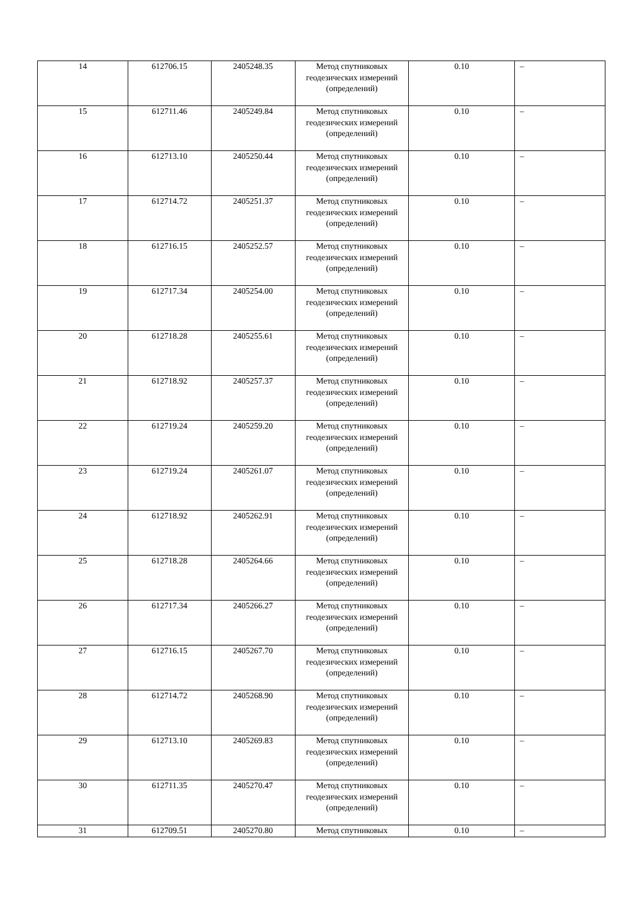| 14 | 612706.15 | 2405248.35 | Метод спутниковых геодезических измерений (определений) | 0.10 | – |
| 15 | 612711.46 | 2405249.84 | Метод спутниковых геодезических измерений (определений) | 0.10 | – |
| 16 | 612713.10 | 2405250.44 | Метод спутниковых геодезических измерений (определений) | 0.10 | – |
| 17 | 612714.72 | 2405251.37 | Метод спутниковых геодезических измерений (определений) | 0.10 | – |
| 18 | 612716.15 | 2405252.57 | Метод спутниковых геодезических измерений (определений) | 0.10 | – |
| 19 | 612717.34 | 2405254.00 | Метод спутниковых геодезических измерений (определений) | 0.10 | – |
| 20 | 612718.28 | 2405255.61 | Метод спутниковых геодезических измерений (определений) | 0.10 | – |
| 21 | 612718.92 | 2405257.37 | Метод спутниковых геодезических измерений (определений) | 0.10 | – |
| 22 | 612719.24 | 2405259.20 | Метод спутниковых геодезических измерений (определений) | 0.10 | – |
| 23 | 612719.24 | 2405261.07 | Метод спутниковых геодезических измерений (определений) | 0.10 | – |
| 24 | 612718.92 | 2405262.91 | Метод спутниковых геодезических измерений (определений) | 0.10 | – |
| 25 | 612718.28 | 2405264.66 | Метод спутниковых геодезических измерений (определений) | 0.10 | – |
| 26 | 612717.34 | 2405266.27 | Метод спутниковых геодезических измерений (определений) | 0.10 | – |
| 27 | 612716.15 | 2405267.70 | Метод спутниковых геодезических измерений (определений) | 0.10 | – |
| 28 | 612714.72 | 2405268.90 | Метод спутниковых геодезических измерений (определений) | 0.10 | – |
| 29 | 612713.10 | 2405269.83 | Метод спутниковых геодезических измерений (определений) | 0.10 | – |
| 30 | 612711.35 | 2405270.47 | Метод спутниковых геодезических измерений (определений) | 0.10 | – |
| 31 | 612709.51 | 2405270.80 | Метод спутниковых | 0.10 | – |